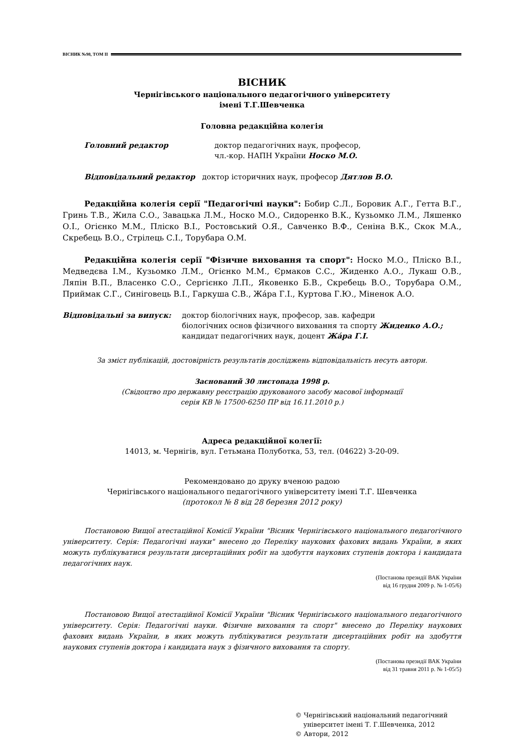ВІСНИК №98, ТОМ II
ВІСНИК
Чернігівського національного педагогічного університету
імені Т.Г.Шевченка
Головна редакційна колегія
Головний редактор доктор педагогічних наук, професор,
чл.-кор. НАПН України Носко М.О.
Відповідальний редактор доктор історичних наук, професор Дятлов В.О.
Редакційна колегія серії "Педагогічні науки": Бобир С.Л., Боровик А.Г., Гетта В.Г., Гринь Т.В., Жила С.О., Завацька Л.М., Носко М.О., Сидоренко В.К., Кузьомко Л.М., Ляшенко О.І., Огієнко М.М., Пліско В.І., Ростовський О.Я., Савченко В.Ф., Сеніна В.К., Скок М.А., Скребець В.О., Стрілець С.І., Торубара О.М.
Редакційна колегія серії "Фізичне виховання та спорт": Носко М.О., Пліско В.І., Медведєва І.М., Кузьомко Л.М., Огієнко М.М., Єрмаков С.С., Жиденко А.О., Лукаш О.В., Ляпін В.П., Власенко С.О., Сергієнко Л.П., Яковенко Б.В., Скребець В.О., Торубара О.М., Приймак С.Г., Синіговець В.І., Гаркуша С.В., Жáра Г.І., Куртова Г.Ю., Міненок А.О.
Відповідальні за випуск: доктор біологічних наук, професор, зав. кафедри
біологічних основ фізичного виховання та спорту Жиденко А.О.;
кандидат педагогічних наук, доцент Жáра Г.І.
За зміст публікацій, достовірність результатів досліджень відповідальність несуть автори.
Заснований 30 листопада 1998 р.
(Свідоцтво про державну реєстрацію друкованого засобу масової інформації
серія КВ № 17500-6250 ПР від 16.11.2010 р.)
Адреса редакційної колегії:
14013, м. Чернігів, вул. Гетьмана Полуботка, 53, тел. (04622) 3-20-09.
Рекомендовано до друку вченою радою
Чернігівського національного педагогічного університету імені Т.Г. Шевченка
(протокол № 8 від 28 березня 2012 року)
Постановою Вищої атестаційної Комісії України "Вісник Чернігівського національного педагогічного університету. Серія: Педагогічні науки" внесено до Переліку наукових фахових видань України, в яких можуть публікуватися результати дисертаційних робіт на здобуття наукових ступенів доктора і кандидата педагогічних наук.
(Постанова президії ВАК України
від 16 грудня 2009 р. № 1-05/6)
Постановою Вищої атестаційної Комісії України "Вісник Чернігівського національного педагогічного університету. Серія: Педагогічні науки. Фізичне виховання та спорт" внесено до Переліку наукових фахових видань України, в яких можуть публікуватися результати дисертаційних робіт на здобуття наукових ступенів доктора і кандидата наук з фізичного виховання та спорту.
(Постанова президії ВАК України
від 31 травня 2011 р. № 1-05/5)
© Чернігівський національний педагогічний
університет імені Т. Г.Шевченка, 2012
© Автори, 2012